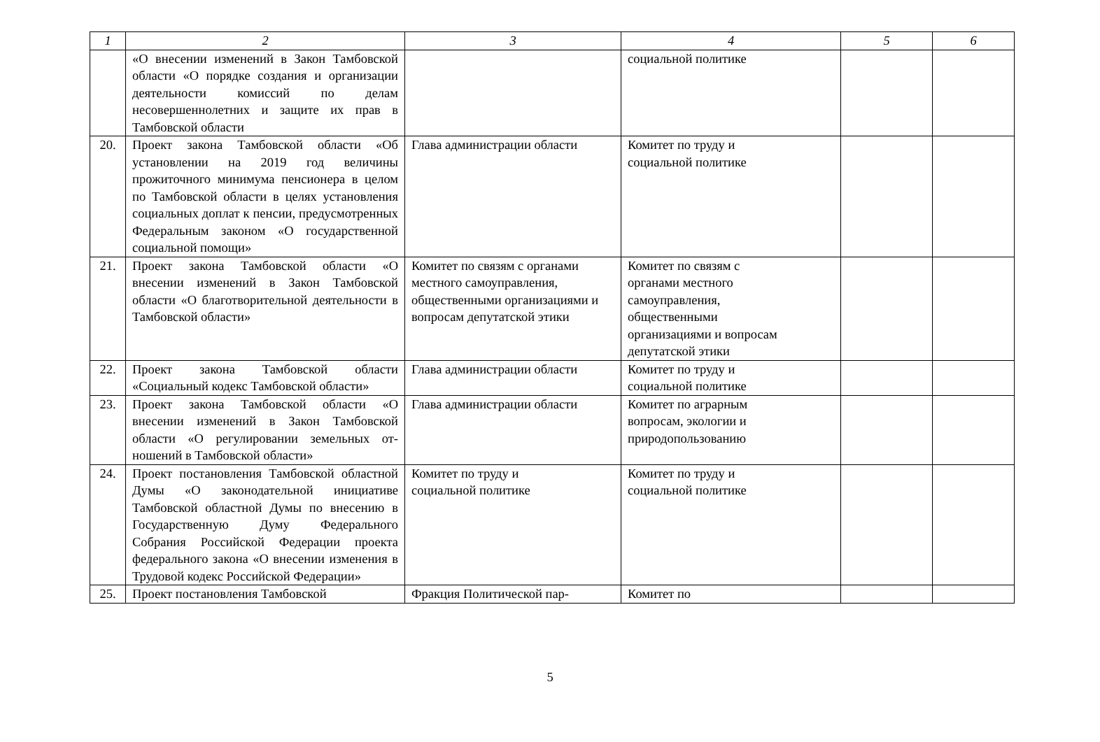| 1 | 2 | 3 | 4 | 5 | 6 |
| --- | --- | --- | --- | --- | --- |
| | «О внесении изменений в Закон Тамбовской области «О порядке создания и организации деятельности комиссий по делам несовершеннолетних и защите их прав в Тамбовской области | | социальной политике | | |
| 20. | Проект закона Тамбовской области «Об установлении на 2019 год величины прожиточного минимума пенсионера в целом по Тамбовской области в целях установления социальных доплат к пенсии, предусмотренных Федеральным законом «О государственной социальной помощи» | Глава администрации области | Комитет по труду и социальной политике | | |
| 21. | Проект закона Тамбовской области «О внесении изменений в Закон Тамбовской области «О благотворительной деятельности в Тамбовской области» | Комитет по связям с органами местного самоуправления, общественными организациями и вопросам депутатской этики | Комитет по связям с органами местного самоуправления, общественными организациями и вопросам депутатской этики | | |
| 22. | Проект закона Тамбовской области «Социальный кодекс Тамбовской области» | Глава администрации области | Комитет по труду и социальной политике | | |
| 23. | Проект закона Тамбовской области «О внесении изменений в Закон Тамбовской области «О регулировании земельных от-ношений в Тамбовской области» | Глава администрации области | Комитет по аграрным вопросам, экологии и природопользованию | | |
| 24. | Проект постановления Тамбовской областной Думы «О законодательной инициативе Тамбовской областной Думы по внесению в Государственную Думу Федерального Собрания Российской Федерации проекта федерального закона «О внесении изменения в Трудовой кодекс Российской Федерации» | Комитет по труду и социальной политике | Комитет по труду и социальной политике | | |
| 25. | Проект постановления Тамбовской | Фракция Политической пар- | Комитет по | | |
5